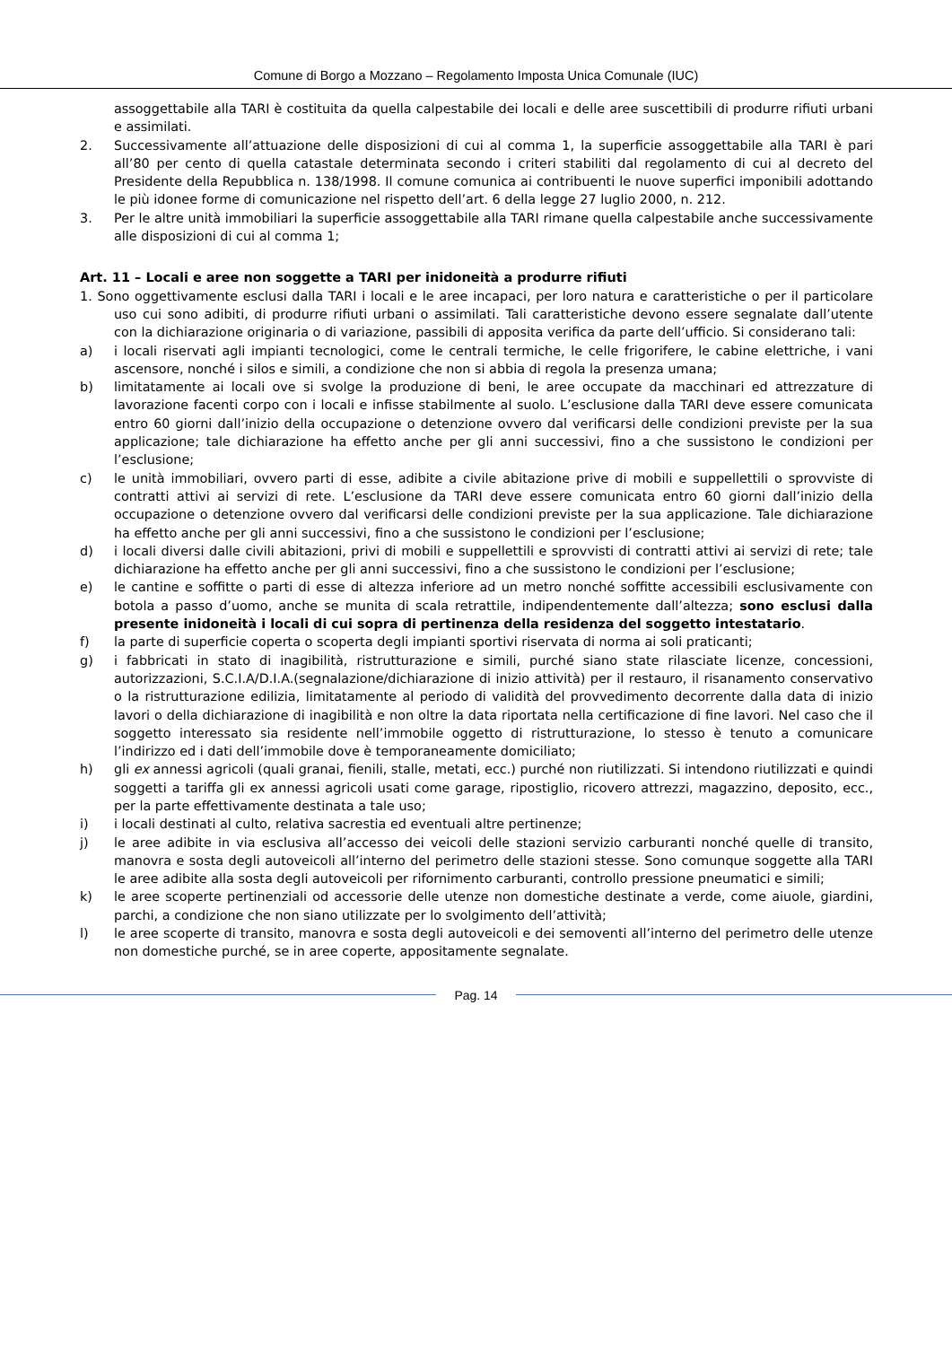Comune di Borgo a Mozzano – Regolamento Imposta Unica Comunale (IUC)
assoggettabile alla TARI è costituita da quella calpestabile dei locali e delle aree suscettibili di produrre rifiuti urbani e assimilati.
2. Successivamente all’attuazione delle disposizioni di cui al comma 1, la superficie assoggettabile alla TARI è pari all’80 per cento di quella catastale determinata secondo i criteri stabiliti dal regolamento di cui al decreto del Presidente della Repubblica n. 138/1998. Il comune comunica ai contribuenti le nuove superfici imponibili adottando le più idonee forme di comunicazione nel rispetto dell’art. 6 della legge 27 luglio 2000, n. 212.
3. Per le altre unità immobiliari la superficie assoggettabile alla TARI rimane quella calpestabile anche successivamente alle disposizioni di cui al comma 1;
Art. 11 – Locali e aree non soggette a TARI per inidoneità a produrre rifiuti
1. Sono oggettivamente esclusi dalla TARI i locali e le aree incapaci, per loro natura e caratteristiche o per il particolare uso cui sono adibiti, di produrre rifiuti urbani o assimilati. Tali caratteristiche devono essere segnalate dall’utente con la dichiarazione originaria o di variazione, passibili di apposita verifica da parte dell’ufficio. Si considerano tali:
a) i locali riservati agli impianti tecnologici, come le centrali termiche, le celle frigorifere, le cabine elettriche, i vani ascensore, nonché i silos e simili, a condizione che non si abbia di regola la presenza umana;
b) limitatamente ai locali ove si svolge la produzione di beni, le aree occupate da macchinari ed attrezzature di lavorazione facenti corpo con i locali e infisse stabilmente al suolo. L’esclusione dalla TARI deve essere comunicata entro 60 giorni dall’inizio della occupazione o detenzione ovvero dal verificarsi delle condizioni previste per la sua applicazione; tale dichiarazione ha effetto anche per gli anni successivi, fino a che sussistono le condizioni per l’esclusione;
c) le unità immobiliari, ovvero parti di esse, adibite a civile abitazione prive di mobili e suppellettili o sprovviste di contratti attivi ai servizi di rete. L’esclusione da TARI deve essere comunicata entro 60 giorni dall’inizio della occupazione o detenzione ovvero dal verificarsi delle condizioni previste per la sua applicazione. Tale dichiarazione ha effetto anche per gli anni successivi, fino a che sussistono le condizioni per l’esclusione;
d) i locali diversi dalle civili abitazioni, privi di mobili e suppellettili e sprovvisti di contratti attivi ai servizi di rete; tale dichiarazione ha effetto anche per gli anni successivi, fino a che sussistono le condizioni per l’esclusione;
e) le cantine e soffitte o parti di esse di altezza inferiore ad un metro nonché soffitte accessibili esclusivamente con botola a passo d’uomo, anche se munita di scala retrattile, indipendentemente dall’altezza; sono esclusi dalla presente inidoneità i locali di cui sopra di pertinenza della residenza del soggetto intestatario.
f) la parte di superficie coperta o scoperta degli impianti sportivi riservata di norma ai soli praticanti;
g) i fabbricati in stato di inagibilità, ristrutturazione e simili, purché siano state rilasciate licenze, concessioni, autorizzazioni, S.C.I.A/D.I.A.(segnalazione/dichiarazione di inizio attività) per il restauro, il risanamento conservativo o la ristrutturazione edilizia, limitatamente al periodo di validità del provvedimento decorrente dalla data di inizio lavori o della dichiarazione di inagibilità e non oltre la data riportata nella certificazione di fine lavori. Nel caso che il soggetto interessato sia residente nell’immobile oggetto di ristrutturazione, lo stesso è tenuto a comunicare l’indirizzo ed i dati dell’immobile dove è temporaneamente domiciliato;
h) gli ex annessi agricoli (quali granai, fienili, stalle, metati, ecc.) purché non riutilizzati. Si intendono riutilizzati e quindi soggetti a tariffa gli ex annessi agricoli usati come garage, ripostiglio, ricovero attrezzi, magazzino, deposito, ecc., per la parte effettivamente destinata a tale uso;
i) i locali destinati al culto, relativa sacrestia ed eventuali altre pertinenze;
j) le aree adibite in via esclusiva all’accesso dei veicoli delle stazioni servizio carburanti nonché quelle di transito, manovra e sosta degli autoveicoli all’interno del perimetro delle stazioni stesse. Sono comunque soggette alla TARI le aree adibite alla sosta degli autoveicoli per rifornimento carburanti, controllo pressione pneumatici e simili;
k) le aree scoperte pertinenziali od accessorie delle utenze non domestiche destinate a verde, come aiuole, giardini, parchi, a condizione che non siano utilizzate per lo svolgimento dell’attività;
l) le aree scoperte di transito, manovra e sosta degli autoveicoli e dei semoventi all’interno del perimetro delle utenze non domestiche purché, se in aree coperte, appositamente segnalate.
Pag. 14